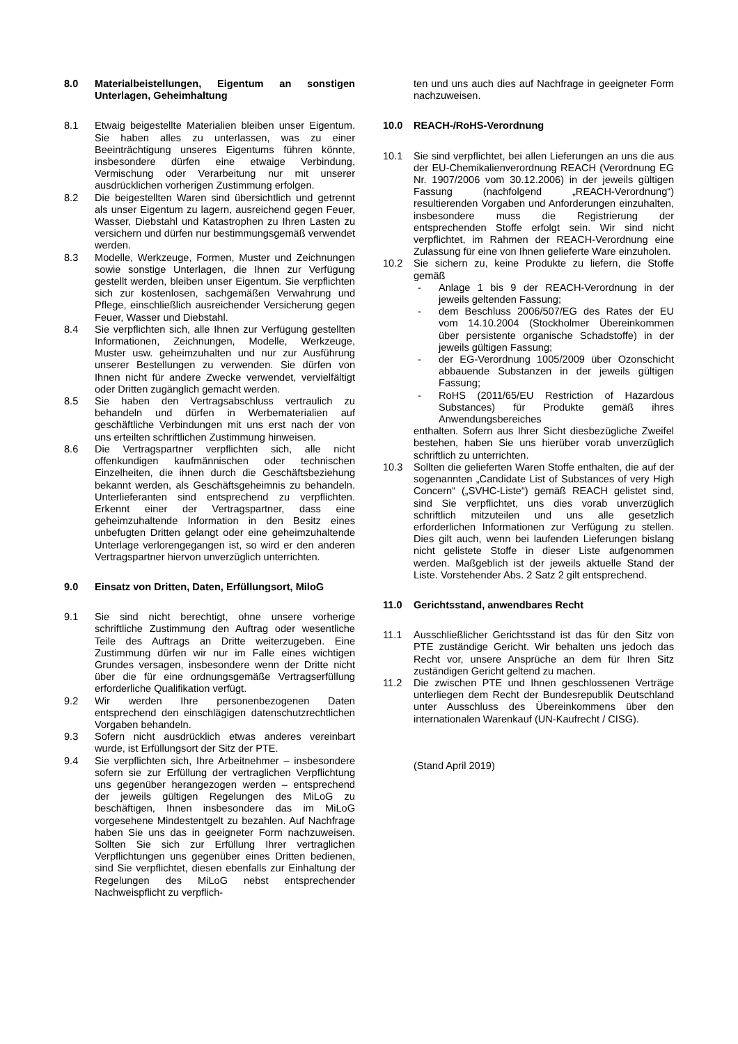8.0 Materialbeistellungen, Eigentum an sonstigen Unterlagen, Geheimhaltung
8.1 Etwaig beigestellte Materialien bleiben unser Eigentum. Sie haben alles zu unterlassen, was zu einer Beeinträchtigung unseres Eigentums führen könnte, insbesondere dürfen eine etwaige Verbindung, Vermischung oder Verarbeitung nur mit unserer ausdrücklichen vorherigen Zustimmung erfolgen.
8.2 Die beigestellten Waren sind übersichtlich und getrennt als unser Eigentum zu lagern, ausreichend gegen Feuer, Wasser, Diebstahl und Katastrophen zu Ihren Lasten zu versichern und dürfen nur bestimmungsgemäß verwendet werden.
8.3 Modelle, Werkzeuge, Formen, Muster und Zeichnungen sowie sonstige Unterlagen, die Ihnen zur Verfügung gestellt werden, bleiben unser Eigentum. Sie verpflichten sich zur kostenlosen, sachgemäßen Verwahrung und Pflege, einschließlich ausreichender Versicherung gegen Feuer, Wasser und Diebstahl.
8.4 Sie verpflichten sich, alle Ihnen zur Verfügung gestellten Informationen, Zeichnungen, Modelle, Werkzeuge, Muster usw. geheimzuhalten und nur zur Ausführung unserer Bestellungen zu verwenden. Sie dürfen von Ihnen nicht für andere Zwecke verwendet, vervielfältigt oder Dritten zugänglich gemacht werden.
8.5 Sie haben den Vertragsabschluss vertraulich zu behandeln und dürfen in Werbematerialien auf geschäftliche Verbindungen mit uns erst nach der von uns erteilten schriftlichen Zustimmung hinweisen.
8.6 Die Vertragspartner verpflichten sich, alle nicht offenkundigen kaufmännischen oder technischen Einzelheiten, die ihnen durch die Geschäftsbeziehung bekannt werden, als Geschäftsgeheimnis zu behandeln. Unterlieferanten sind entsprechend zu verpflichten. Erkennt einer der Vertragspartner, dass eine geheimzuhaltende Information in den Besitz eines unbefugten Dritten gelangt oder eine geheimzuhaltende Unterlage verlorengegangen ist, so wird er den anderen Vertragspartner hiervon unverzüglich unterrichten.
9.0 Einsatz von Dritten, Daten, Erfüllungsort, MiloG
9.1 Sie sind nicht berechtigt, ohne unsere vorherige schriftliche Zustimmung den Auftrag oder wesentliche Teile des Auftrags an Dritte weiterzugeben. Eine Zustimmung dürfen wir nur im Falle eines wichtigen Grundes versagen, insbesondere wenn der Dritte nicht über die für eine ordnungsgemäße Vertragserfüllung erforderliche Qualifikation verfügt.
9.2 Wir werden Ihre personenbezogenen Daten entsprechend den einschlägigen datenschutzrechtlichen Vorgaben behandeln.
9.3 Sofern nicht ausdrücklich etwas anderes vereinbart wurde, ist Erfüllungsort der Sitz der PTE.
9.4 Sie verpflichten sich, Ihre Arbeitnehmer – insbesondere sofern sie zur Erfüllung der vertraglichen Verpflichtung uns gegenüber herangezogen werden – entsprechend der jeweils gültigen Regelungen des MiLoG zu beschäftigen, Ihnen insbesondere das im MiLoG vorgesehene Mindestentgelt zu bezahlen. Auf Nachfrage haben Sie uns das in geeigneter Form nachzuweisen. Sollten Sie sich zur Erfüllung Ihrer vertraglichen Verpflichtungen uns gegenüber eines Dritten bedienen, sind Sie verpflichtet, diesen ebenfalls zur Einhaltung der Regelungen des MiLoG nebst entsprechender Nachweispflicht zu verpflich-
ten und uns auch dies auf Nachfrage in geeigneter Form nachzuweisen.
10.0 REACH-/RoHS-Verordnung
10.1 Sie sind verpflichtet, bei allen Lieferungen an uns die aus der EU-Chemikalienverordnung REACH (Verordnung EG Nr. 1907/2006 vom 30.12.2006) in der jeweils gültigen Fassung (nachfolgend „REACH-Verordnung“) resultierenden Vorgaben und Anforderungen einzuhalten, insbesondere muss die Registrierung der entsprechenden Stoffe erfolgt sein. Wir sind nicht verpflichtet, im Rahmen der REACH-Verordnung eine Zulassung für eine von Ihnen gelieferte Ware einzuholen.
10.2 Sie sichern zu, keine Produkte zu liefern, die Stoffe gemäß
- Anlage 1 bis 9 der REACH-Verordnung in der jeweils geltenden Fassung;
- dem Beschluss 2006/507/EG des Rates der EU vom 14.10.2004 (Stockholmer Übereinkommen über persistente organische Schadstoffe) in der jeweils gültigen Fassung;
- der EG-Verordnung 1005/2009 über Ozonschicht abbauende Substanzen in der jeweils gültigen Fassung;
- RoHS (2011/65/EU Restriction of Hazardous Substances) für Produkte gemäß ihres Anwendungsbereiches
enthalten. Sofern aus Ihrer Sicht diesbezügliche Zweifel bestehen, haben Sie uns hierüber vorab unverzüglich schriftlich zu unterrichten.
10.3 Sollten die gelieferten Waren Stoffe enthalten, die auf der sogenannten „Candidate List of Substances of very High Concern“ („SVHC-Liste“) gemäß REACH gelistet sind, sind Sie verpflichtet, uns dies vorab unverzüglich schriftlich mitzuteilen und uns alle gesetzlich erforderlichen Informationen zur Verfügung zu stellen. Dies gilt auch, wenn bei laufenden Lieferungen bislang nicht gelistete Stoffe in dieser Liste aufgenommen werden. Maßgeblich ist der jeweils aktuelle Stand der Liste. Vorstehender Abs. 2 Satz 2 gilt entsprechend.
11.0 Gerichtsstand, anwendbares Recht
11.1 Ausschließlicher Gerichtsstand ist das für den Sitz von PTE zuständige Gericht. Wir behalten uns jedoch das Recht vor, unsere Ansprüche an dem für Ihren Sitz zuständigen Gericht geltend zu machen.
11.2 Die zwischen PTE und Ihnen geschlossenen Verträge unterliegen dem Recht der Bundesrepublik Deutschland unter Ausschluss des Übereinkommens über den internationalen Warenkauf (UN-Kaufrecht / CISG).
(Stand April 2019)